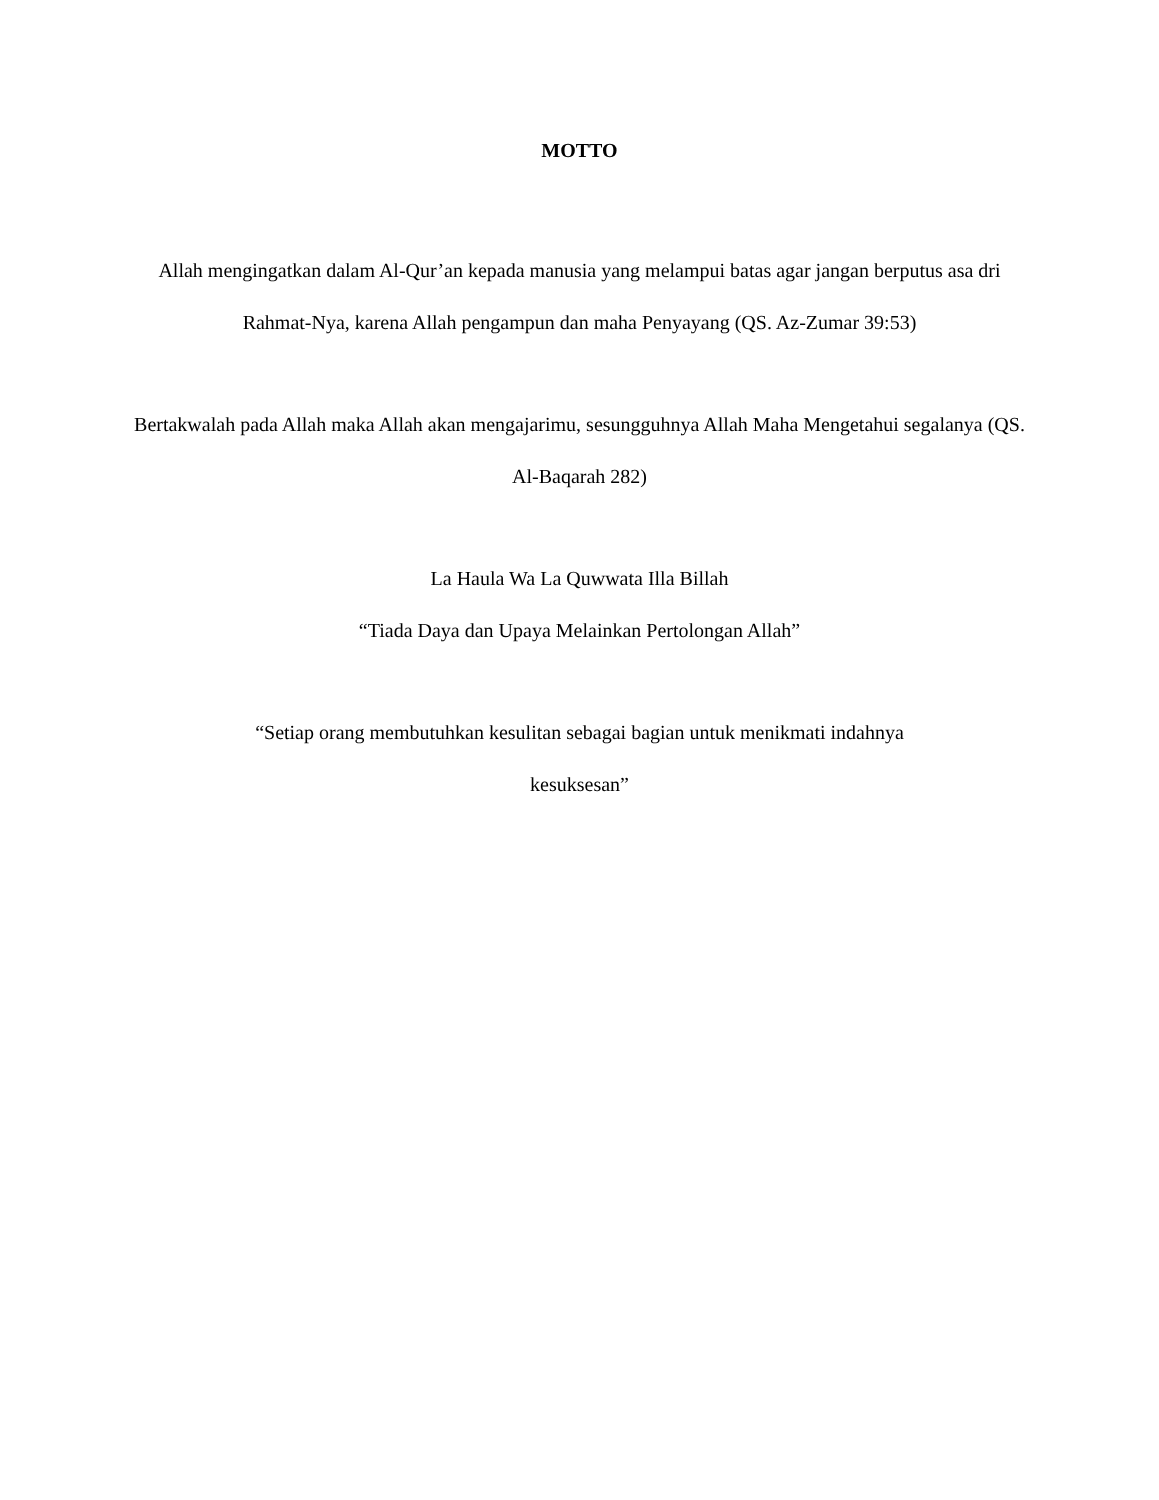MOTTO
Allah mengingatkan dalam Al-Qur’an kepada manusia yang melampui batas agar jangan berputus asa dri Rahmat-Nya, karena Allah pengampun dan maha Penyayang (QS. Az-Zumar 39:53)
Bertakwalah pada Allah maka Allah akan mengajarimu, sesungguhnya Allah Maha Mengetahui segalanya (QS. Al-Baqarah 282)
La Haula Wa La Quwwata Illa Billah
“Tiada Daya dan Upaya Melainkan Pertolongan Allah”
“Setiap orang membutuhkan kesulitan sebagai bagian untuk menikmati indahnya kesuksesan”